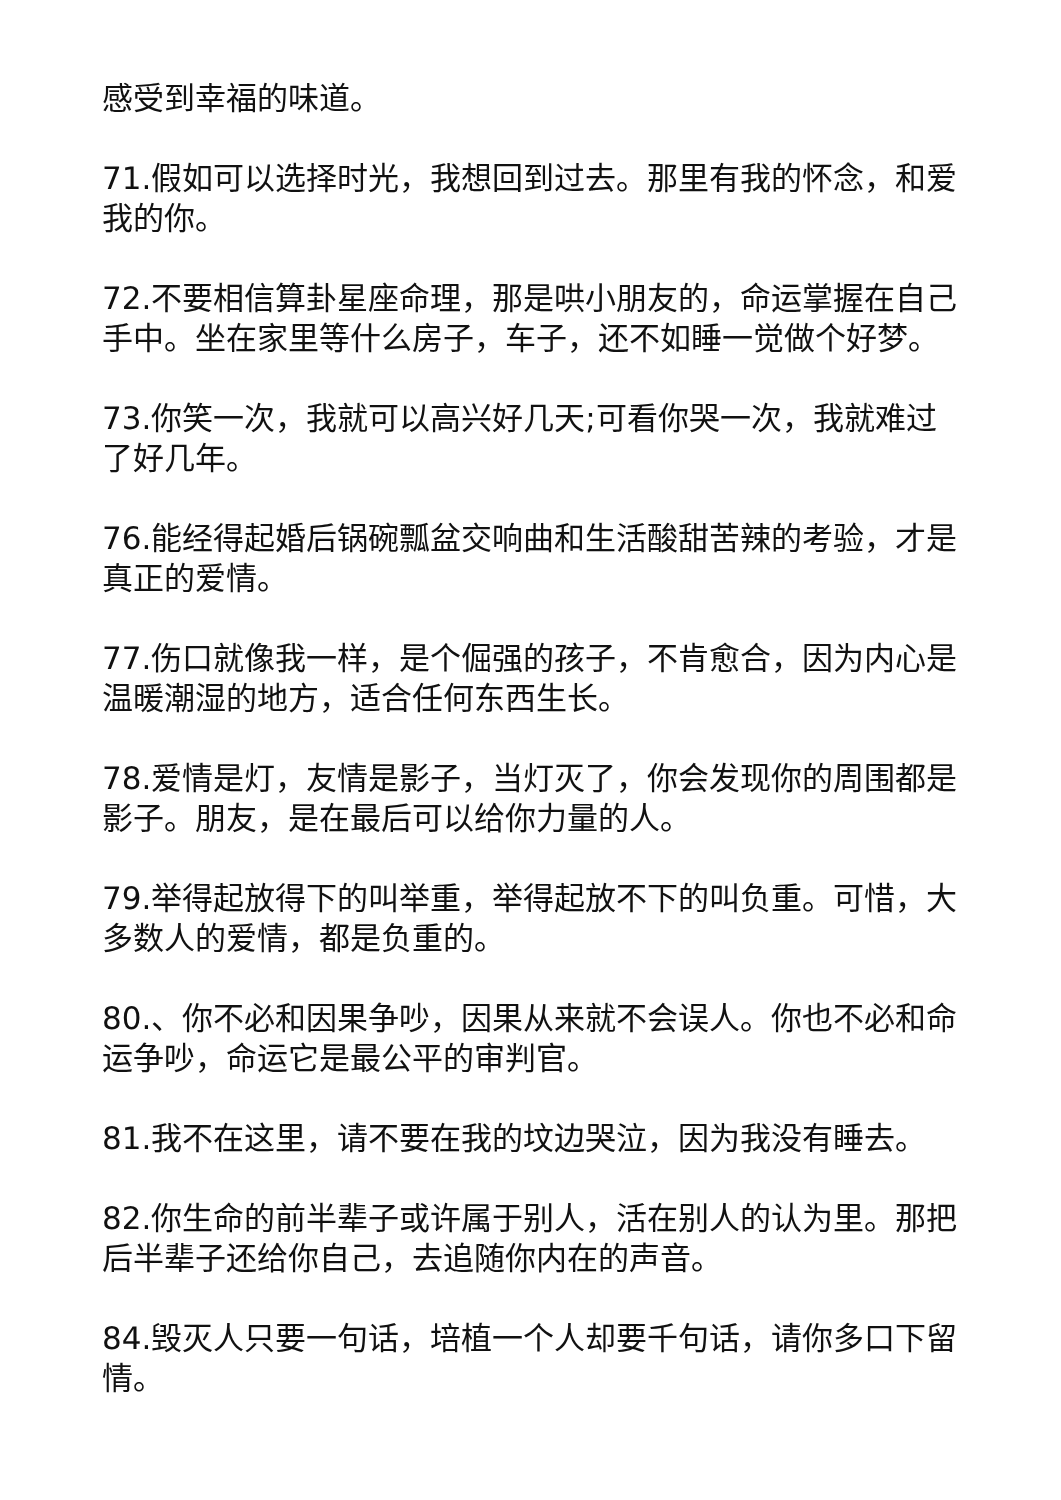感受到幸福的味道。
71.假如可以选择时光，我想回到过去。那里有我的怀念，和爱我的你。
72.不要相信算卦星座命理，那是哄小朋友的，命运掌握在自己手中。坐在家里等什么房子，车子，还不如睡一觉做个好梦。
73.你笑一次，我就可以高兴好几天;可看你哭一次，我就难过了好几年。
76.能经得起婚后锅碗瓢盆交响曲和生活酸甜苦辣的考验，才是真正的爱情。
77.伤口就像我一样，是个倔强的孩子，不肯愈合，因为内心是温暖潮湿的地方，适合任何东西生长。
78.爱情是灯，友情是影子，当灯灭了，你会发现你的周围都是影子。朋友，是在最后可以给你力量的人。
79.举得起放得下的叫举重，举得起放不下的叫负重。可惜，大多数人的爱情，都是负重的。
80.、你不必和因果争吵，因果从来就不会误人。你也不必和命运争吵，命运它是最公平的审判官。
81.我不在这里，请不要在我的坟边哭泣，因为我没有睡去。
82.你生命的前半辈子或许属于别人，活在别人的认为里。那把后半辈子还给你自己，去追随你内在的声音。
84.毁灭人只要一句话，培植一个人却要千句话，请你多口下留情。